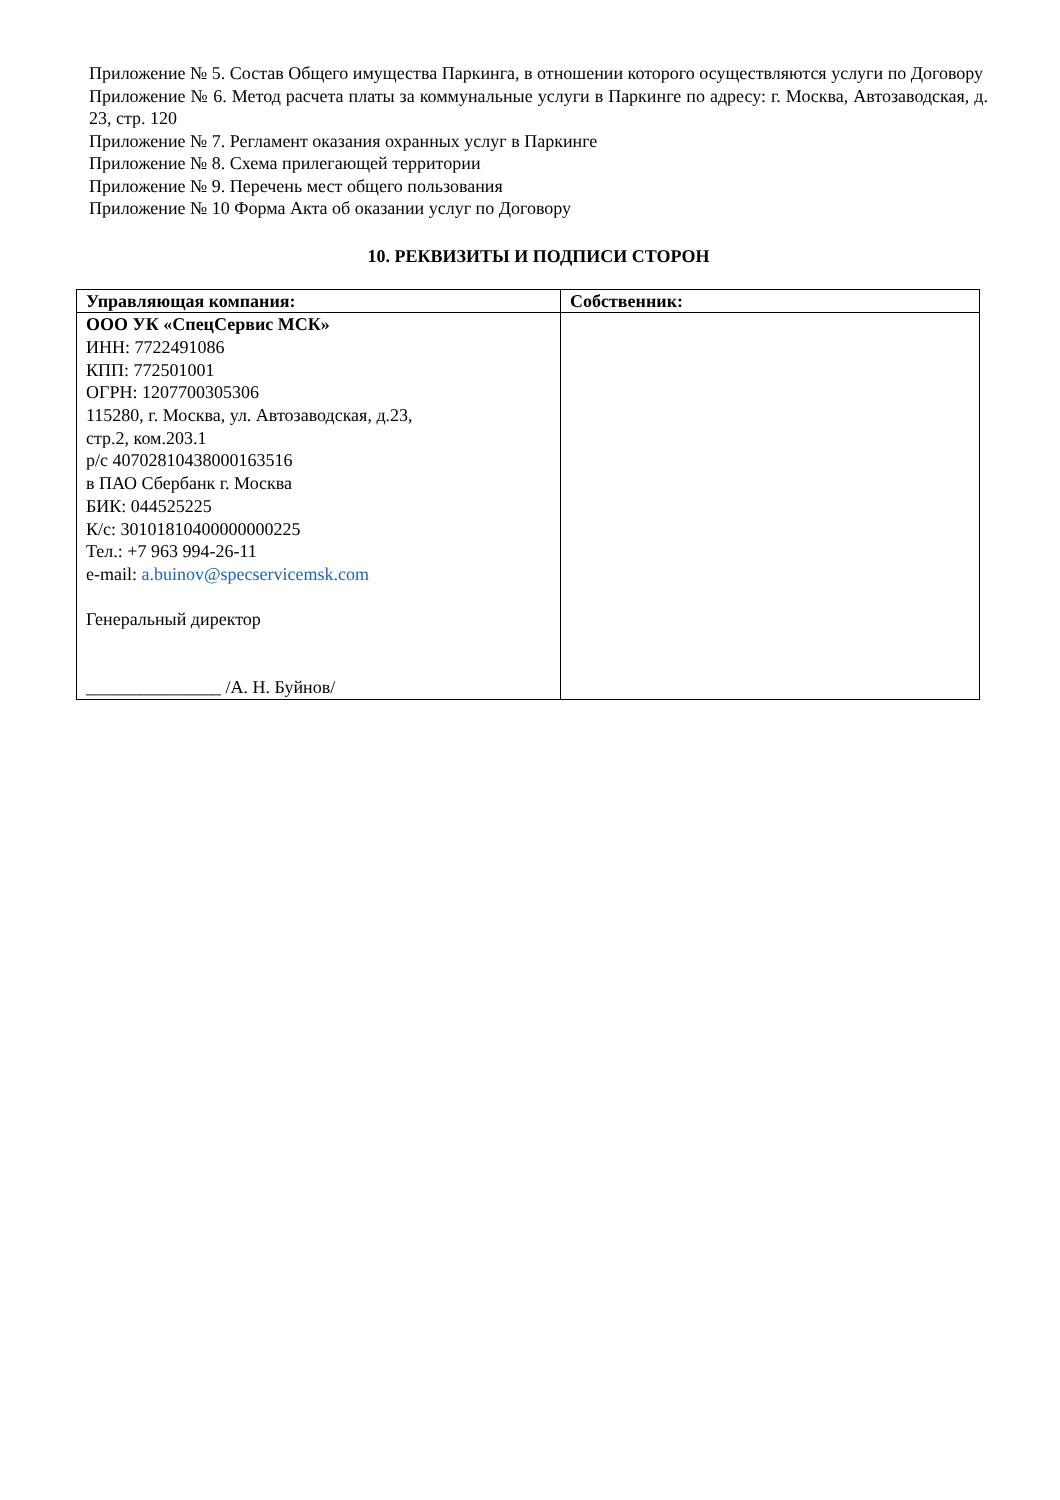Приложение № 5. Состав Общего имущества Паркинга, в отношении которого осуществляются услуги по Договору
Приложение № 6. Метод расчета платы за коммунальные услуги в Паркинге по адресу: г. Москва, Автозаводская, д. 23, стр. 120
Приложение № 7. Регламент оказания охранных услуг в Паркинге
Приложение № 8. Схема прилегающей территории
Приложение № 9. Перечень мест общего пользования
Приложение № 10 Форма Акта об оказании услуг по Договору
10. РЕКВИЗИТЫ И ПОДПИСИ СТОРОН
| Управляющая компания: | Собственник: |
| --- | --- |
| ООО УК «СпецСервис МСК» ИНН: 7722491086 КПП: 772501001 ОГРН: 1207700305306 115280, г. Москва, ул. Автозаводская, д.23, стр.2, ком.203.1 р/с 40702810438000163516 в ПАО Сбербанк г. Москва БИК: 044525225 К/с: 30101810400000000225 Тел.: +7 963 994-26-11 e-mail: a.buinov@specservicemsk.com Генеральный директор _______________ /А. Н. Буйнов/ | |